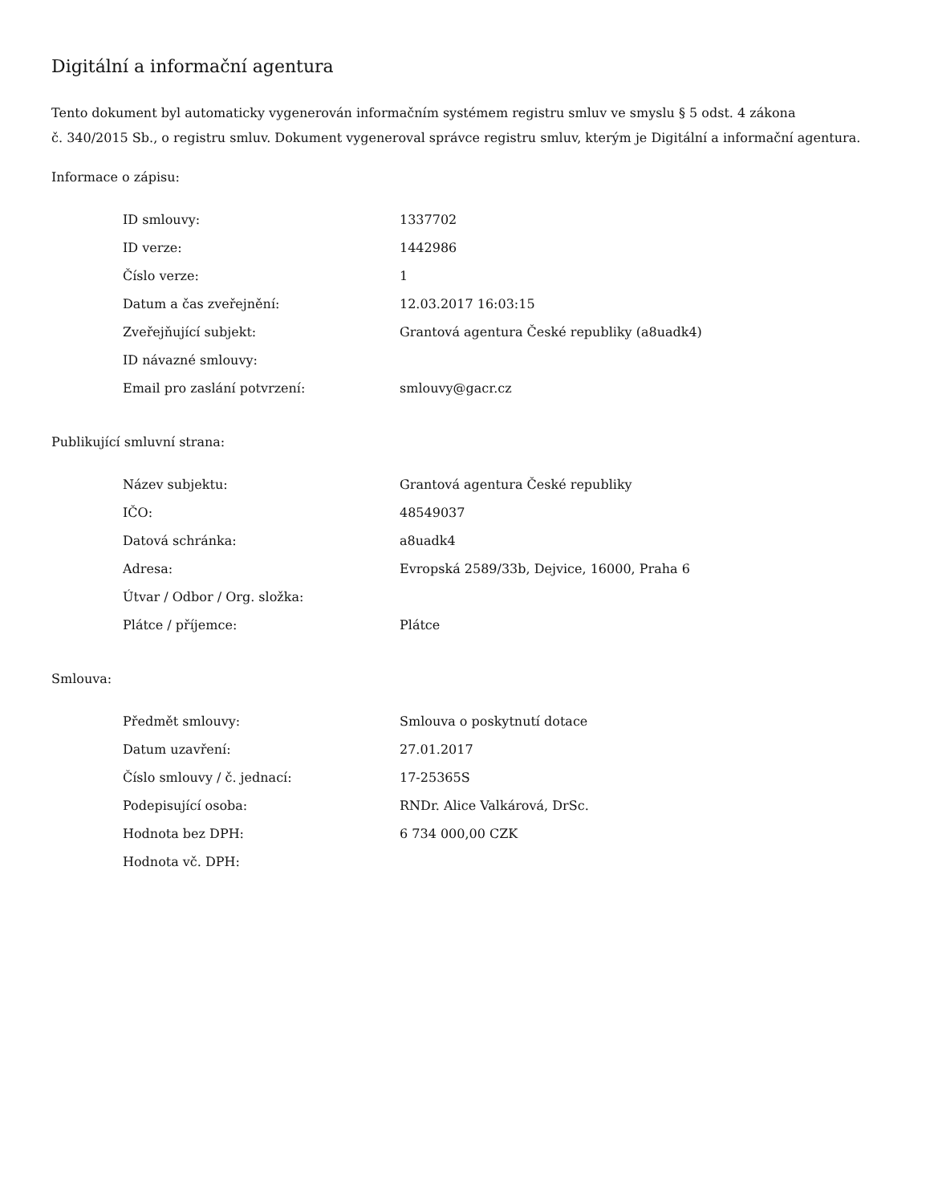Digitální a informační agentura
Tento dokument byl automaticky vygenerován informačním systémem registru smluv ve smyslu § 5 odst. 4 zákona
č. 340/2015 Sb., o registru smluv. Dokument vygeneroval správce registru smluv, kterým je Digitální a informační agentura.
Informace o zápisu:
| ID smlouvy: | 1337702 |
| ID verze: | 1442986 |
| Číslo verze: | 1 |
| Datum a čas zveřejnění: | 12.03.2017 16:03:15 |
| Zveřejňující subjekt: | Grantová agentura České republiky (a8uadk4) |
| ID návazné smlouvy: | |
| Email pro zaslání potvrzení: | smlouvy@gacr.cz |
Publikující smluvní strana:
| Název subjektu: | Grantová agentura České republiky |
| IČO: | 48549037 |
| Datová schránka: | a8uadk4 |
| Adresa: | Evropská 2589/33b, Dejvice, 16000, Praha 6 |
| Útvar / Odbor / Org. složka: | |
| Plátce / příjemce: | Plátce |
Smlouva:
| Předmět smlouvy: | Smlouva o poskytnutí dotace |
| Datum uzavření: | 27.01.2017 |
| Číslo smlouvy / č. jednací: | 17-25365S |
| Podepisující osoba: | RNDr. Alice Valkárová, DrSc. |
| Hodnota bez DPH: | 6 734 000,00 CZK |
| Hodnota vč. DPH: | |